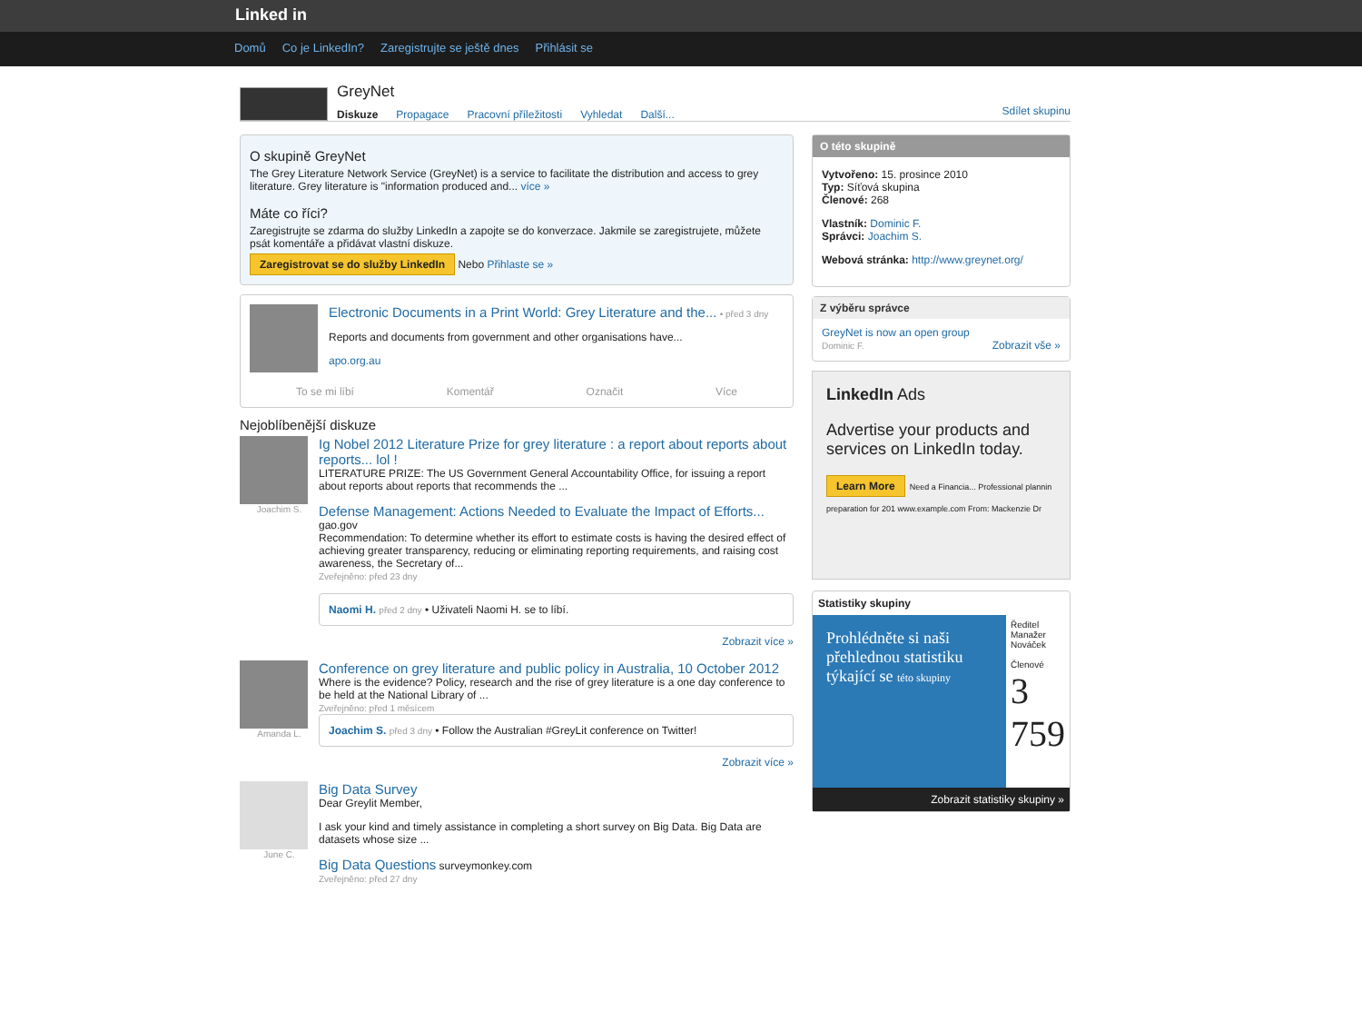Linked in
Domů Co je LinkedIn? Zaregistrujte se ještě dnes Přihlásit se
GreyNet
Diskuze Propagace Pracovní příležitosti Vyhledat Další...
Sdílet skupinu
O skupině GreyNet
The Grey Literature Network Service (GreyNet) is a service to facilitate the distribution and access to grey literature. Grey literature is "information produced and... více »
Máte co říci?
Zaregistrujte se zdarma do služby LinkedIn a zapojte se do konverzace. Jakmile se zaregistrujete, můžete psát komentáře a přidávat vlastní diskuze.
Zaregistrovat se do služby LinkedIn Nebo Přihlaste se »
Electronic Documents in a Print World: Grey Literature and the... • před 3 dny
Reports and documents from government and other organisations have...
apo.org.au
To se mi líbí Komentář Označit Více
Nejoblíbenější diskuze
Joachim S.
Ig Nobel 2012 Literature Prize for grey literature : a report about reports about reports... lol !
LITERATURE PRIZE: The US Government General Accountability Office, for issuing a report about reports about reports that recommends the ...
Defense Management: Actions Needed to Evaluate the Impact of Efforts... gao.gov
Recommendation: To determine whether its effort to estimate costs is having the desired effect of achieving greater transparency, reducing or eliminating reporting requirements, and raising cost awareness, the Secretary of...
Zveřejněno: před 23 dny
Naomi H. před 2 dny • Uživateli Naomi H. se to líbí.
Zobrazit více »
Amanda L.
Conference on grey literature and public policy in Australia, 10 October 2012
Where is the evidence? Policy, research and the rise of grey literature is a one day conference to be held at the National Library of ...
Zveřejněno: před 1 měsícem
Joachim S. před 3 dny • Follow the Australian #GreyLit conference on Twitter!
Zobrazit více »
June C.
Big Data Survey
Dear Greylit Member,
I ask your kind and timely assistance in completing a short survey on Big Data. Big Data are datasets whose size ...
Big Data Questions surveymonkey.com
Zveřejněno: před 27 dny
O této skupině
Vytvořeno: 15. prosince 2010
Typ: Síťová skupina
Členové: 268
Vlastník: Dominic F.
Správci: Joachim S.
Webová stránka: http://www.greynet.org/
Z výběru správce
GreyNet is now an open group
Dominic F. Zobrazit vše »
LinkedIn Ads
Advertise your products and services on LinkedIn today.
Learn More Need a Financia... Professional plannin preparation for 201 www.example.com From: Mackenzie Dr
Statistiky skupiny
Prohlédněte si naši přehlednou statistiku týkající se této skupiny
Ředitel
Manažer
Nováček
Členové
3 759
Zobrazit statistiky skupiny »